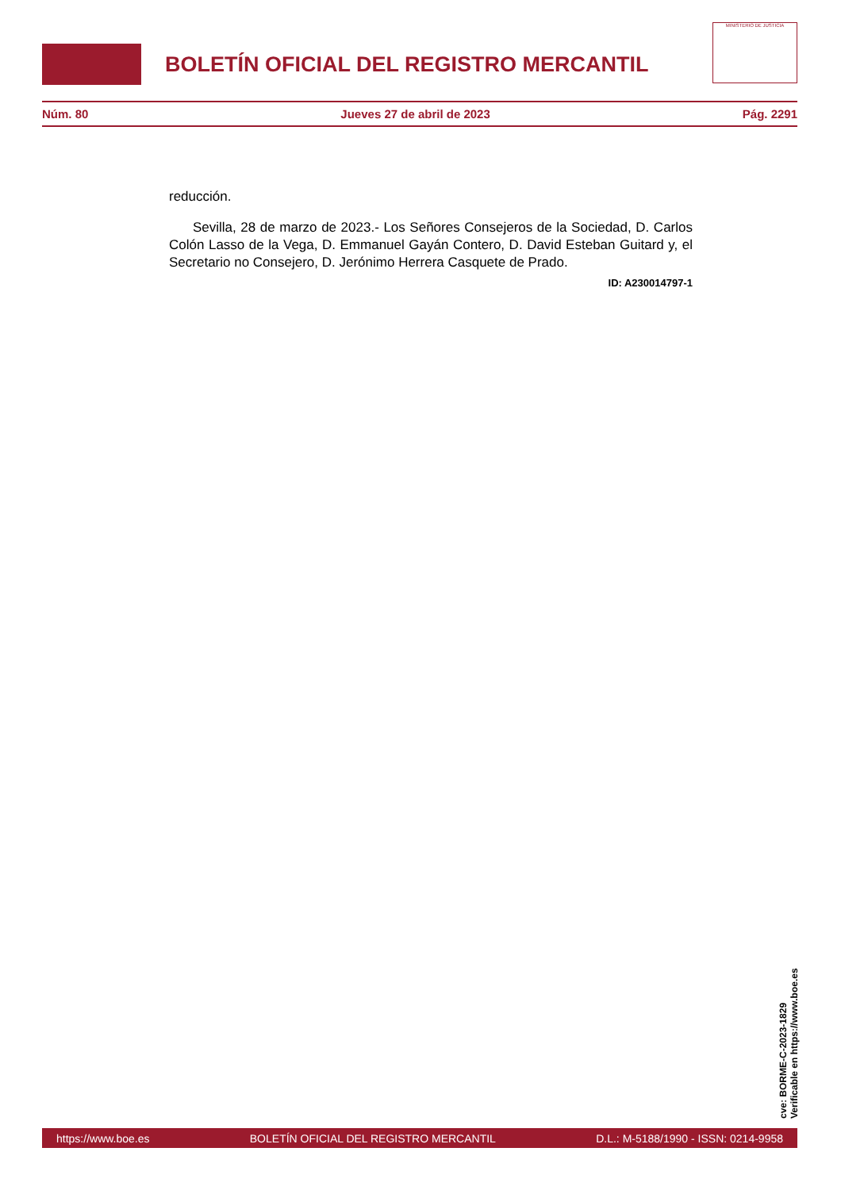BOLETÍN OFICIAL DEL REGISTRO MERCANTIL
MINISTERIO DE JUSTICIA
Núm. 80 Jueves 27 de abril de 2023 Pág. 2291
reducción.
Sevilla, 28 de marzo de 2023.- Los Señores Consejeros de la Sociedad, D. Carlos Colón Lasso de la Vega, D. Emmanuel Gayán Contero, D. David Esteban Guitard y, el Secretario no Consejero, D. Jerónimo Herrera Casquete de Prado.
ID: A230014797-1
cve: BORME-C-2023-1829
Verificable en https://www.boe.es
https://www.boe.es BOLETÍN OFICIAL DEL REGISTRO MERCANTIL D.L.: M-5188/1990 - ISSN: 0214-9958